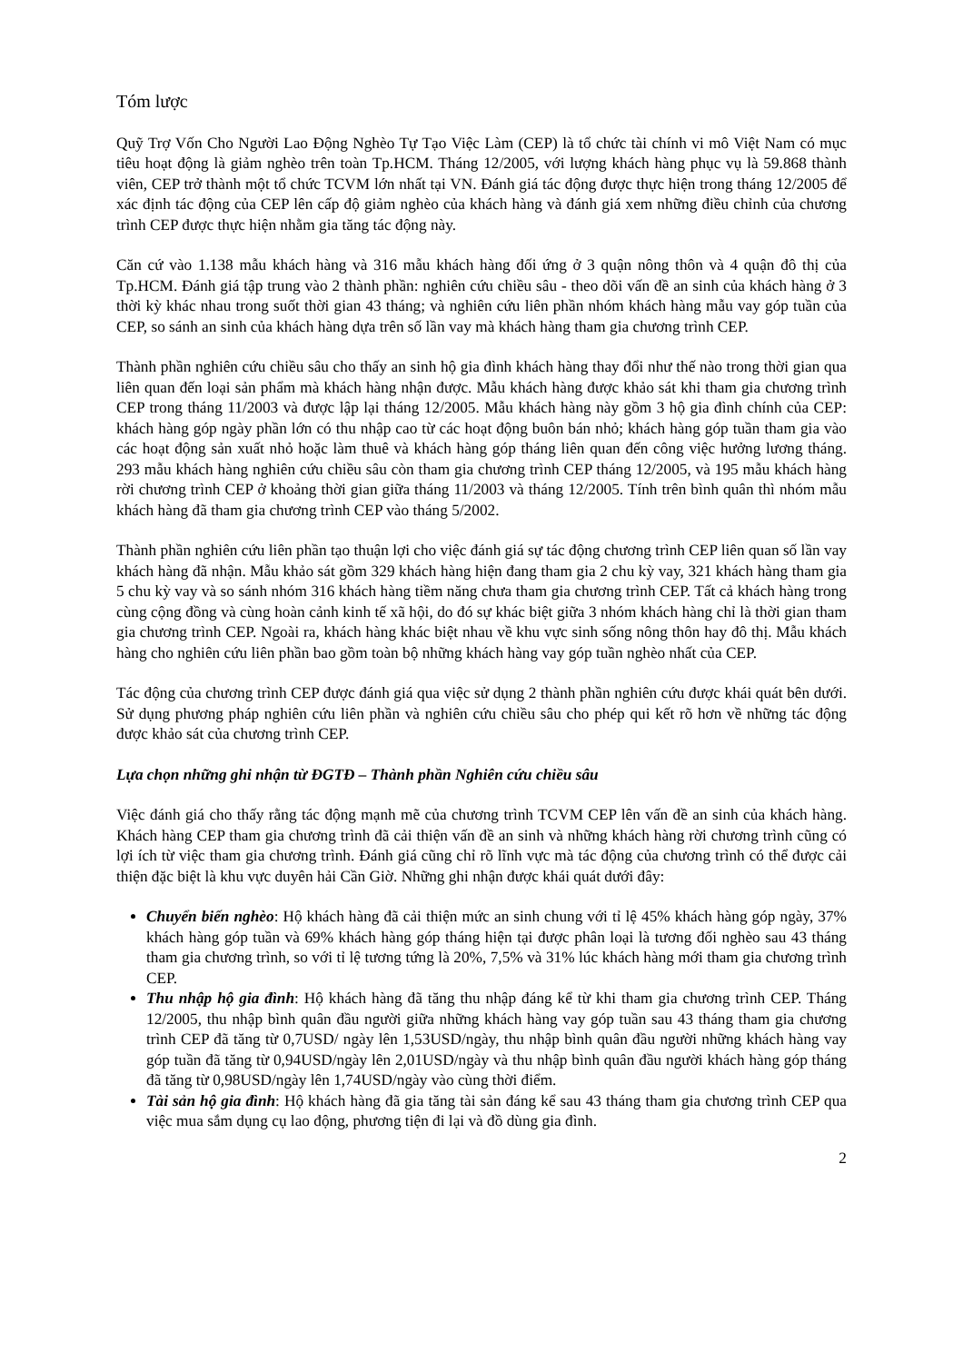Tóm lược
Quỹ Trợ Vốn Cho Người Lao Động Nghèo Tự Tạo Việc Làm (CEP) là tổ chức tài chính vi mô Việt Nam có mục tiêu hoạt động là giảm nghèo trên toàn Tp.HCM. Tháng 12/2005, với lượng khách hàng phục vụ là 59.868 thành viên, CEP trở thành một tổ chức TCVM lớn nhất tại VN. Đánh giá tác động được thực hiện trong tháng 12/2005 để xác định tác động của CEP lên cấp độ giảm nghèo của khách hàng và đánh giá xem những điều chỉnh của chương trình CEP được thực hiện nhằm gia tăng tác động này.
Căn cứ vào 1.138 mẫu khách hàng và 316 mẫu khách hàng đối ứng ở 3 quận nông thôn và 4 quận đô thị của Tp.HCM. Đánh giá tập trung vào 2 thành phần: nghiên cứu chiều sâu - theo dõi vấn đề an sinh của khách hàng ở 3 thời kỳ khác nhau trong suốt thời gian 43 tháng; và nghiên cứu liên phần nhóm khách hàng mẫu vay góp tuần của CEP, so sánh an sinh của khách hàng dựa trên số lần vay mà khách hàng tham gia chương trình CEP.
Thành phần nghiên cứu chiều sâu cho thấy an sinh hộ gia đình khách hàng thay đổi như thế nào trong thời gian qua liên quan đến loại sản phẩm mà khách hàng nhận được. Mẫu khách hàng được khảo sát khi tham gia chương trình CEP trong tháng 11/2003 và được lập lại tháng 12/2005. Mẫu khách hàng này gồm 3 hộ gia đình chính của CEP: khách hàng góp ngày phần lớn có thu nhập cao từ các hoạt động buôn bán nhỏ; khách hàng góp tuần tham gia vào các hoạt động sản xuất nhỏ hoặc làm thuê và khách hàng góp tháng liên quan đến công việc hưởng lương tháng. 293 mẫu khách hàng nghiên cứu chiều sâu còn tham gia chương trình CEP tháng 12/2005, và 195 mẫu khách hàng rời chương trình CEP ở khoảng thời gian giữa tháng 11/2003 và tháng 12/2005. Tính trên bình quân thì nhóm mẫu khách hàng đã tham gia chương trình CEP vào tháng 5/2002.
Thành phần nghiên cứu liên phần tạo thuận lợi cho việc đánh giá sự tác động chương trình CEP liên quan số lần vay khách hàng đã nhận. Mẫu khảo sát gồm 329 khách hàng hiện đang tham gia 2 chu kỳ vay, 321 khách hàng tham gia 5 chu kỳ vay và so sánh nhóm 316 khách hàng tiềm năng chưa tham gia chương trình CEP. Tất cả khách hàng trong cùng cộng đồng và cùng hoàn cảnh kinh tế xã hội, do đó sự khác biệt giữa 3 nhóm khách hàng chỉ là thời gian tham gia chương trình CEP. Ngoài ra, khách hàng khác biệt nhau về khu vực sinh sống nông thôn hay đô thị. Mẫu khách hàng cho nghiên cứu liên phần bao gồm toàn bộ những khách hàng vay góp tuần nghèo nhất của CEP.
Tác động của chương trình CEP được đánh giá qua việc sử dụng 2 thành phần nghiên cứu được khái quát bên dưới. Sử dụng phương pháp nghiên cứu liên phần và nghiên cứu chiều sâu cho phép qui kết rõ hơn về những tác động được khảo sát của chương trình CEP.
Lựa chọn những ghi nhận từ ĐGTĐ – Thành phần Nghiên cứu chiều sâu
Việc đánh giá cho thấy rằng tác động mạnh mẽ của chương trình TCVM CEP lên vấn đề an sinh của khách hàng. Khách hàng CEP tham gia chương trình đã cải thiện vấn đề an sinh và những khách hàng rời chương trình cũng có lợi ích từ việc tham gia chương trình. Đánh giá cũng chỉ rõ lĩnh vực mà tác động của chương trình có thể được cải thiện đặc biệt là khu vực duyên hải Cần Giờ. Những ghi nhận được khái quát dưới đây:
Chuyển biến nghèo: Hộ khách hàng đã cải thiện mức an sinh chung với tỉ lệ 45% khách hàng góp ngày, 37% khách hàng góp tuần và 69% khách hàng góp tháng hiện tại được phân loại là tương đối nghèo sau 43 tháng tham gia chương trình, so với tỉ lệ tương tứng là 20%, 7,5% và 31% lúc khách hàng mới tham gia chương trình CEP.
Thu nhập hộ gia đình: Hộ khách hàng đã tăng thu nhập đáng kể từ khi tham gia chương trình CEP. Tháng 12/2005, thu nhập bình quân đầu người giữa những khách hàng vay góp tuần sau 43 tháng tham gia chương trình CEP đã tăng từ 0,7USD/ ngày lên 1,53USD/ngày, thu nhập bình quân đầu người những khách hàng vay góp tuần đã tăng từ 0,94USD/ngày lên 2,01USD/ngày và thu nhập bình quân đầu người khách hàng góp tháng đã tăng từ 0,98USD/ngày lên 1,74USD/ngày vào cùng thời điểm.
Tài sản hộ gia đình: Hộ khách hàng đã gia tăng tài sản đáng kể sau 43 tháng tham gia chương trình CEP qua việc mua sắm dụng cụ lao động, phương tiện đi lại và đồ dùng gia đình.
2